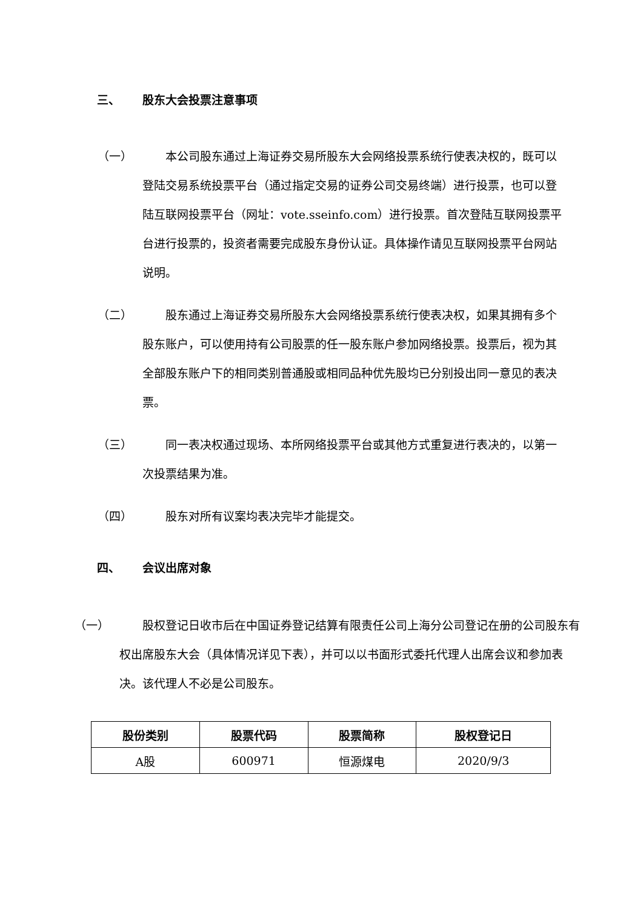三、 股东大会投票注意事项
（一） 本公司股东通过上海证券交易所股东大会网络投票系统行使表决权的，既可以登陆交易系统投票平台（通过指定交易的证券公司交易终端）进行投票，也可以登陆互联网投票平台（网址：vote.sseinfo.com）进行投票。首次登陆互联网投票平台进行投票的，投资者需要完成股东身份认证。具体操作请见互联网投票平台网站说明。
（二） 股东通过上海证券交易所股东大会网络投票系统行使表决权，如果其拥有多个股东账户，可以使用持有公司股票的任一股东账户参加网络投票。投票后，视为其全部股东账户下的相同类别普通股或相同品种优先股均已分别投出同一意见的表决票。
（三） 同一表决权通过现场、本所网络投票平台或其他方式重复进行表决的，以第一次投票结果为准。
（四） 股东对所有议案均表决完毕才能提交。
四、 会议出席对象
（一） 股权登记日收市后在中国证券登记结算有限责任公司上海分公司登记在册的公司股东有权出席股东大会（具体情况详见下表），并可以以书面形式委托代理人出席会议和参加表决。该代理人不必是公司股东。
| 股份类别 | 股票代码 | 股票简称 | 股权登记日 |
| --- | --- | --- | --- |
| A股 | 600971 | 恒源煤电 | 2020/9/3 |